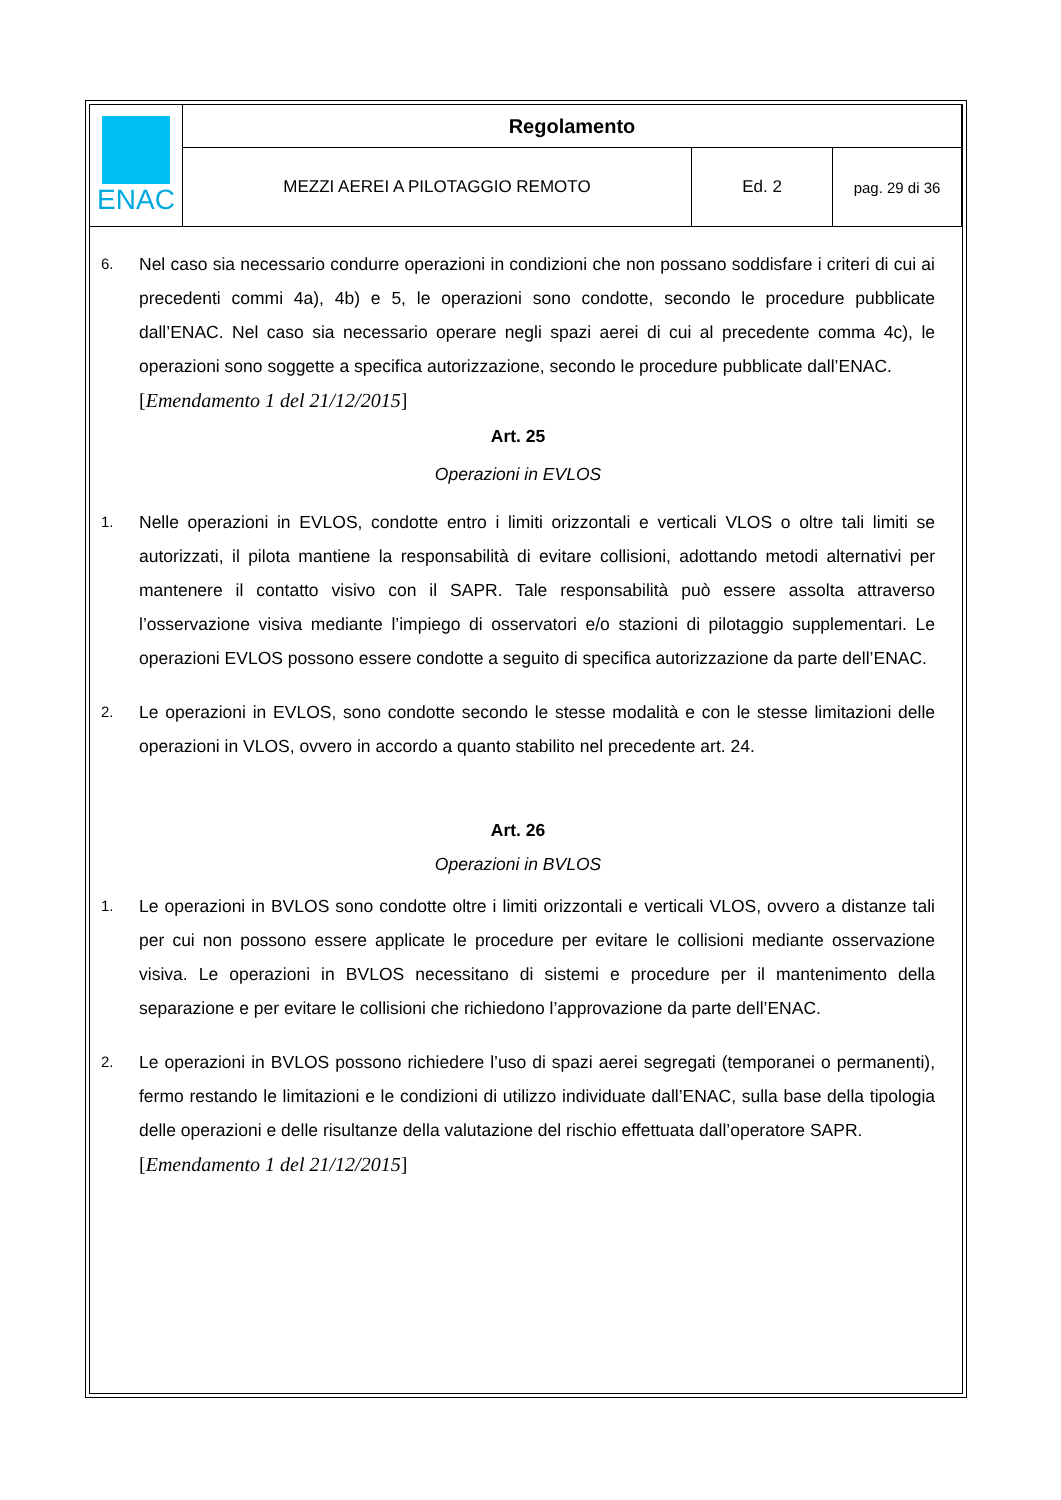| ENAC | Regolamento | | |
| | MEZZI AEREI A PILOTAGGIO REMOTO | Ed. 2 | pag. 29 di 36 |
6. Nel caso sia necessario condurre operazioni in condizioni che non possano soddisfare i criteri di cui ai precedenti commi 4a), 4b) e 5, le operazioni sono condotte, secondo le procedure pubblicate dall’ENAC. Nel caso sia necessario operare negli spazi aerei di cui al precedente comma 4c), le operazioni sono soggette a specifica autorizzazione, secondo le procedure pubblicate dall’ENAC.
[Emendamento 1 del 21/12/2015]
Art. 25
Operazioni in EVLOS
1. Nelle operazioni in EVLOS, condotte entro i limiti orizzontali e verticali VLOS o oltre tali limiti se autorizzati, il pilota mantiene la responsabilità di evitare collisioni, adottando metodi alternativi per mantenere il contatto visivo con il SAPR. Tale responsabilità può essere assolta attraverso l’osservazione visiva mediante l’impiego di osservatori e/o stazioni di pilotaggio supplementari. Le operazioni EVLOS possono essere condotte a seguito di specifica autorizzazione da parte dell’ENAC.
2. Le operazioni in EVLOS, sono condotte secondo le stesse modalità e con le stesse limitazioni delle operazioni in VLOS, ovvero in accordo a quanto stabilito nel precedente art. 24.
Art. 26
Operazioni in BVLOS
1. Le operazioni in BVLOS sono condotte oltre i limiti orizzontali e verticali VLOS, ovvero a distanze tali per cui non possono essere applicate le procedure per evitare le collisioni mediante osservazione visiva. Le operazioni in BVLOS necessitano di sistemi e procedure per il mantenimento della separazione e per evitare le collisioni che richiedono l’approvazione da parte dell’ENAC.
2. Le operazioni in BVLOS possono richiedere l’uso di spazi aerei segregati (temporanei o permanenti), fermo restando le limitazioni e le condizioni di utilizzo individuate dall’ENAC, sulla base della tipologia delle operazioni e delle risultanze della valutazione del rischio effettuata dall’operatore SAPR.
[Emendamento 1 del 21/12/2015]